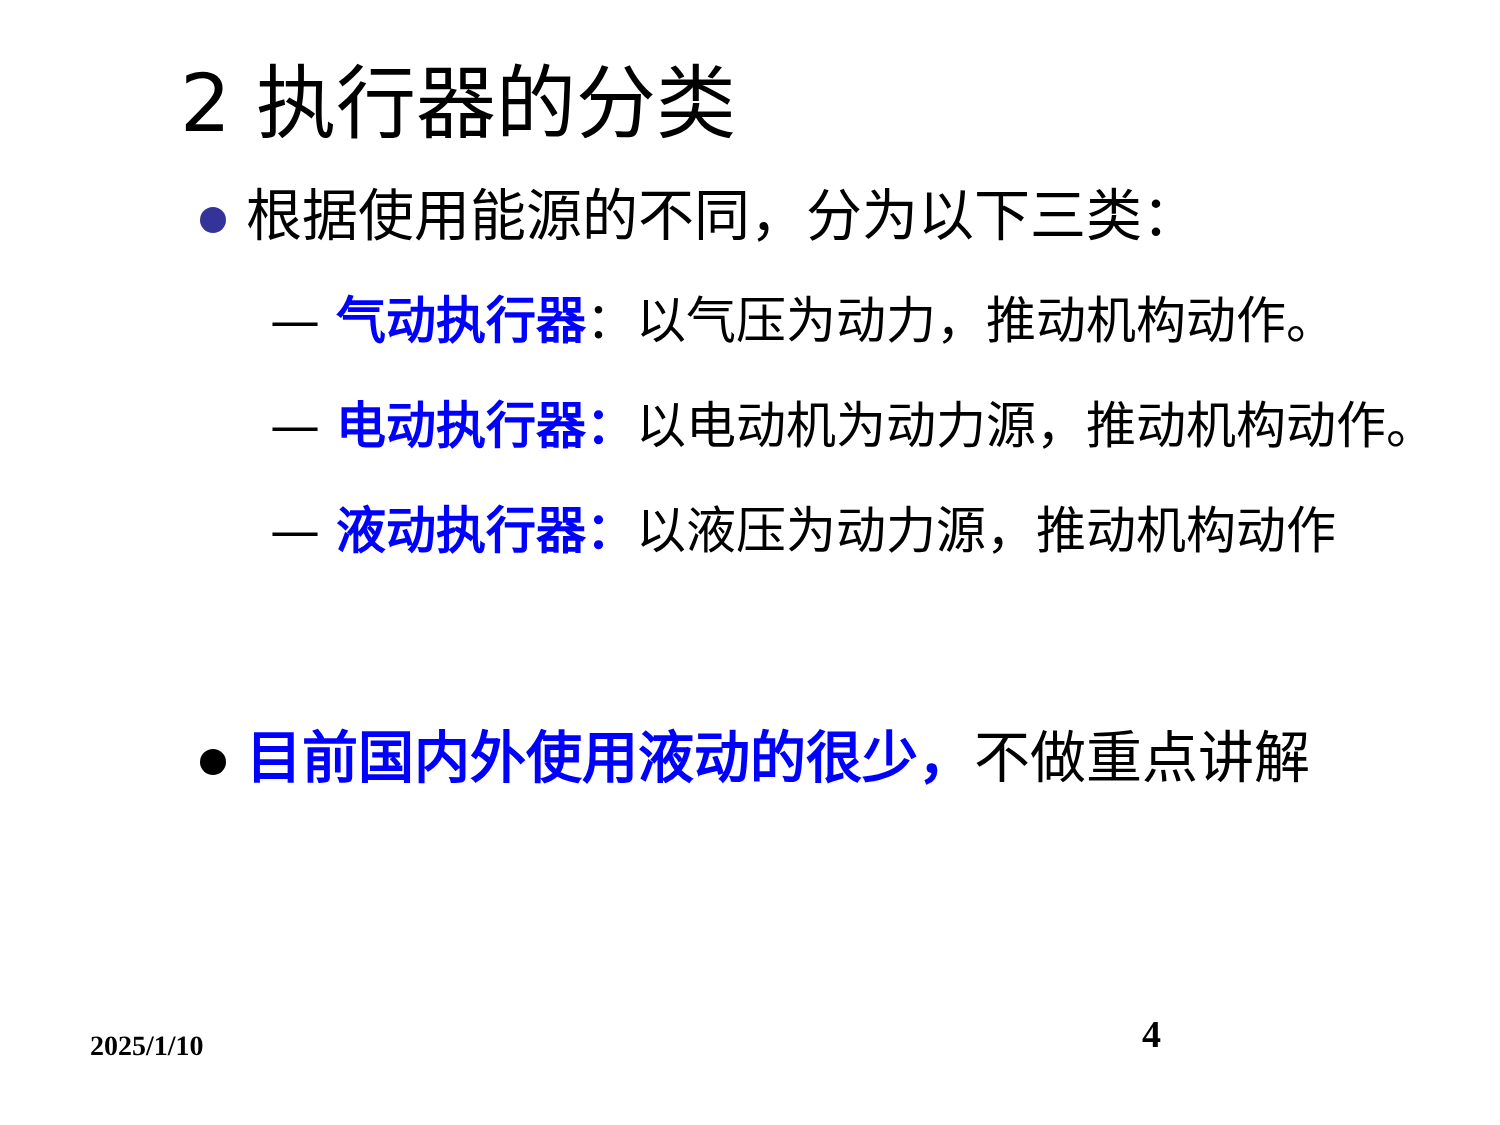2 执行器的分类
根据使用能源的不同，分为以下三类：
— 气动执行器：以气压为动力，推动机构动作。
— 电动执行器：以电动机为动力源，推动机构动作。
— 液动执行器：以液压为动力源，推动机构动作
目前国内外使用液动的很少，不做重点讲解
2025/1/10 4